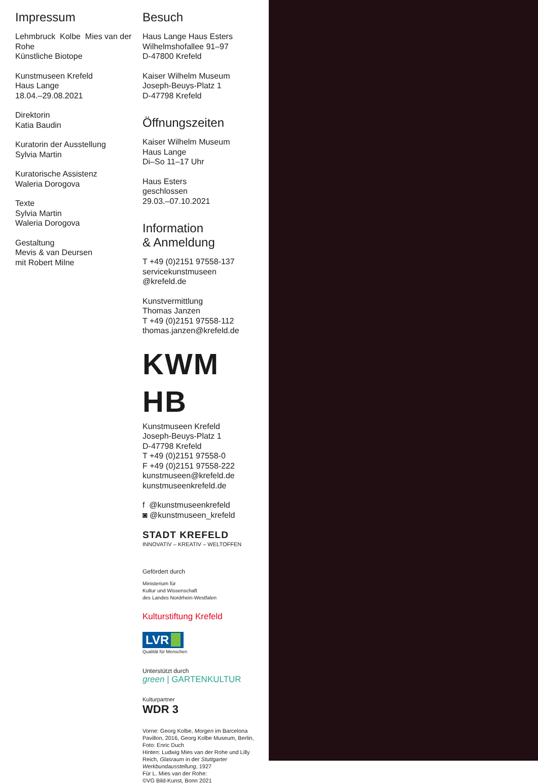Impressum
Lehmbruck Kolbe Mies van der Rohe
Künstliche Biotope
Kunstmuseen Krefeld
Haus Lange
18.04.–29.08.2021
Direktorin
Katia Baudin
Kuratorin der Ausstellung
Sylvia Martin
Kuratorische Assistenz
Waleria Dorogova
Texte
Sylvia Martin
Waleria Dorogova
Gestaltung
Mevis & van Deursen
mit Robert Milne
Besuch
Haus Lange Haus Esters
Wilhelmshofallee 91–97
D-47800 Krefeld
Kaiser Wilhelm Museum
Joseph-Beuys-Platz 1
D-47798 Krefeld
Öffnungszeiten
Kaiser Wilhelm Museum
Haus Lange
Di–So 11–17 Uhr
Haus Esters
geschlossen
29.03.–07.10.2021
Information
& Anmeldung
T +49 (0)2151 97558-137
servicekunstmuseen
@krefeld.de
Kunstvermittlung
Thomas Janzen
T +49 (0)2151 97558-112
thomas.janzen@krefeld.de
KWM HB
Kunstmuseen Krefeld
Joseph-Beuys-Platz 1
D-47798 Krefeld
T +49 (0)2151 97558-0
F +49 (0)2151 97558-222
kunstmuseen@krefeld.de
kunstmuseenkrefeld.de
f @kunstmuseenkrefeld
◙ @kunstmuseen_krefeld
STADT KREFELD
INNOVATIV – KREATIV – WELTOFFEN
Gefördert durch
Ministerium für
Kultur und Wissenschaft
des Landes Nordrhein-Westfalen
Kulturstiftung Krefeld
LVR
Qualität für Menschen
Unterstützt durch
green | GARTENKULTUR
Kulturpartner
WDR 3
Vorne: Georg Kolbe, Morgen im Barcelona Pavillon, 2016, Georg Kolbe Museum, Berlin, Foto: Enric Duch
Hinten: Ludwig Mies van der Rohe und Lilly Reich, Glasraum in der Stuttgarter Werkbundausstellung, 1927
Für L. Mies van der Rohe:
©VG Bild-Kunst, Bonn 2021